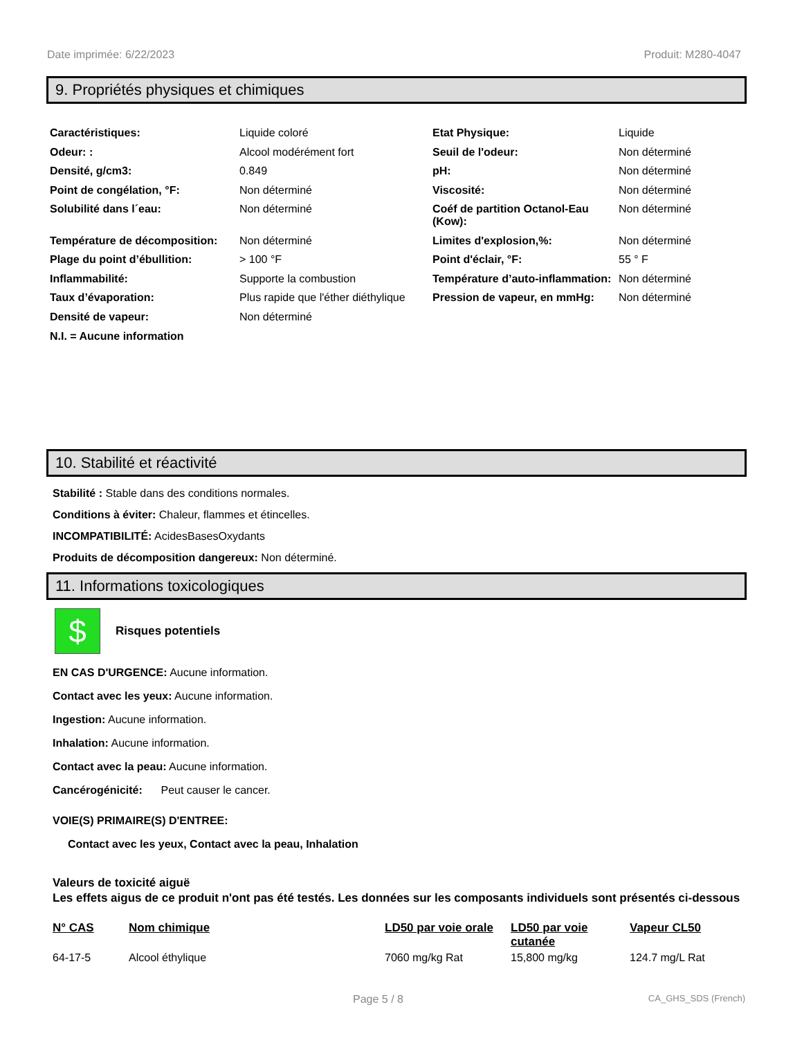Date imprimée: 6/22/2023 Produit: M280-4047
9. Propriétés physiques et chimiques
| Caractéristiques: | Liquide coloré | Etat Physique: | Liquide |
| Odeur: : | Alcool modérément fort | Seuil de l'odeur: | Non déterminé |
| Densité, g/cm3: | 0.849 | pH: | Non déterminé |
| Point de congélation, °F: | Non déterminé | Viscosité: | Non déterminé |
| Solubilité dans l´eau: | Non déterminé | Coéf de partition Octanol-Eau (Kow): | Non déterminé |
| Température de décomposition: | Non déterminé | Limites d'explosion,%: | Non déterminé |
| Plage du point d’ébullition: | > 100 °F | Point d'éclair, °F: | 55 ° F |
| Inflammabilité: | Supporte la combustion | Température d’auto-inflammation: | Non déterminé |
| Taux d’évaporation: | Plus rapide que l'éther diéthylique | Pression de vapeur, en mmHg: | Non déterminé |
| Densité de vapeur: | Non déterminé | | |
| N.I. = Aucune information | | | |
10. Stabilité et réactivité
Stabilité : Stable dans des conditions normales.
Conditions à éviter: Chaleur, flammes et étincelles.
INCOMPATIBILITÉ: AcidesBasesOxydants
Produits de décomposition dangereux: Non déterminé.
11. Informations toxicologiques
$
Risques potentiels
EN CAS D'URGENCE: Aucune information.
Contact avec les yeux: Aucune information.
Ingestion: Aucune information.
Inhalation: Aucune information.
Contact avec la peau: Aucune information.
Cancérogénicité: Peut causer le cancer.
VOIE(S) PRIMAIRE(S) D'ENTREE:
Contact avec les yeux, Contact avec la peau, Inhalation
Valeurs de toxicité aiguë
Les effets aigus de ce produit n'ont pas été testés. Les données sur les composants individuels sont présentés ci-dessous
| N° CAS | Nom chimique | LD50 par voie orale | LD50 par voie cutanée | Vapeur CL50 |
| --- | --- | --- | --- | --- |
| 64-17-5 | Alcool éthylique | 7060 mg/kg Rat | 15,800 mg/kg | 124.7 mg/L Rat |
Page 5 / 8 CA_GHS_SDS (French)